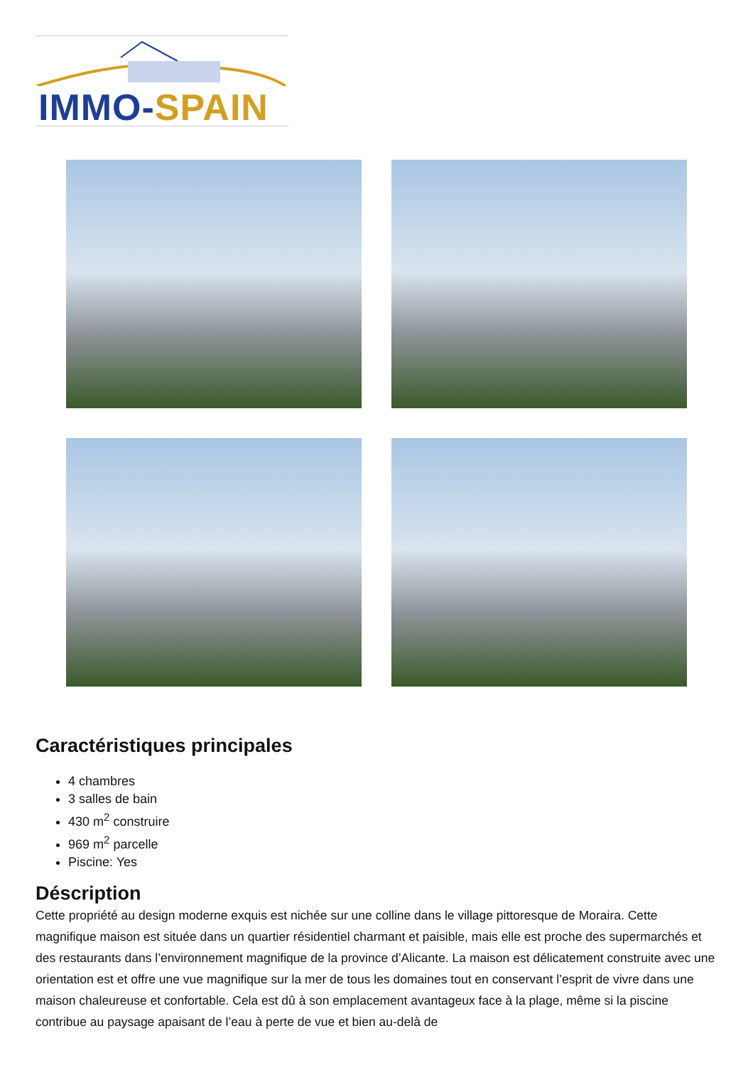IMMO-SPAIN
Caractéristiques principales
4 chambres
3 salles de bain
430 m<sup>2</sup> construire
969 m<sup>2</sup> parcelle
Piscine: Yes
Déscription
Cette propriété au design moderne exquis est nichée sur une colline dans le village pittoresque de Moraira. Cette magnifique maison est située dans un quartier résidentiel charmant et paisible, mais elle est proche des supermarchés et des restaurants dans l’environnement magnifique de la province d’Alicante. La maison est délicatement construite avec une orientation est et offre une vue magnifique sur la mer de tous les domaines tout en conservant l’esprit de vivre dans une maison chaleureuse et confortable. Cela est dû à son emplacement avantageux face à la plage, même si la piscine contribue au paysage apaisant de l’eau à perte de vue et bien au-delà de